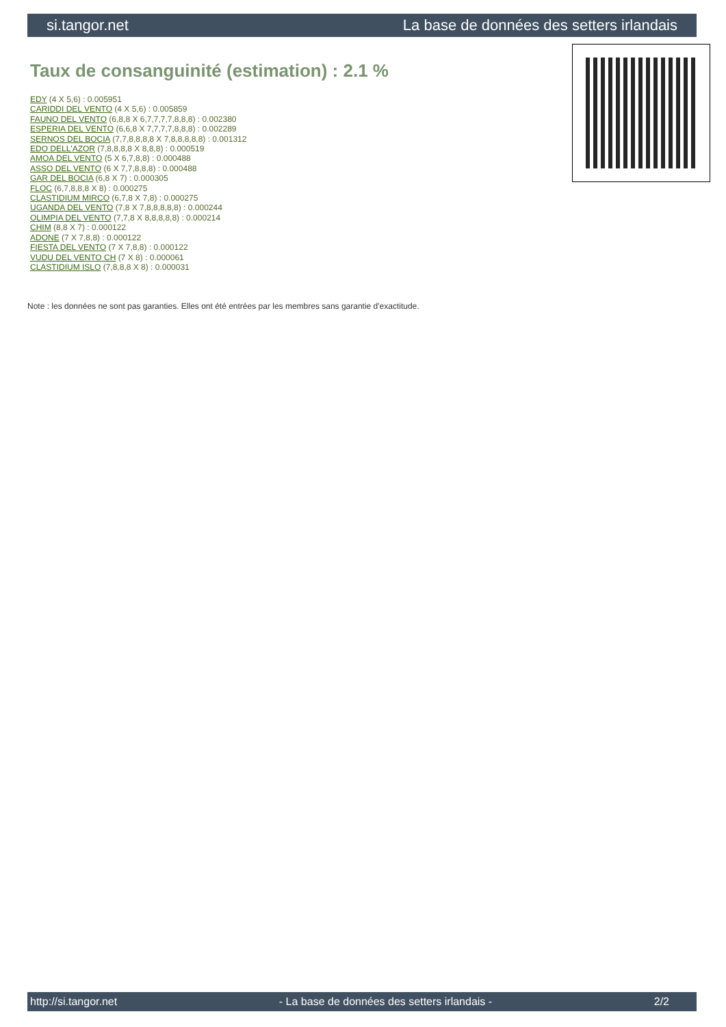si.tangor.net La base de données des setters irlandais
Taux de consanguinité (estimation) : 2.1 %
EDY (4 X 5,6) : 0.005951
CARIDDI DEL VENTO (4 X 5,6) : 0.005859
FAUNO DEL VENTO (6,8,8 X 6,7,7,7,7,8,8,8) : 0.002380
ESPERIA DEL VENTO (6,6,8 X 7,7,7,7,8,8,8) : 0.002289
SERNOS DEL BOCIA (7,7,8,8,8,8 X 7,8,8,8,8,8) : 0.001312
EDO DELL'AZOR (7,8,8,8,8 X 8,8,8) : 0.000519
AMOA DEL VENTO (5 X 6,7,8,8) : 0.000488
ASSO DEL VENTO (6 X 7,7,8,8,8) : 0.000488
GAR DEL BOCIA (6,8 X 7) : 0.000305
FLOC (6,7,8,8,8 X 8) : 0.000275
CLASTIDIUM MIRCO (6,7,8 X 7,8) : 0.000275
UGANDA DEL VENTO (7,8 X 7,8,8,8,8,8) : 0.000244
OLIMPIA DEL VENTO (7,7,8 X 8,8,8,8,8) : 0.000214
CHIM (8,8 X 7) : 0.000122
ADONE (7 X 7,8,8) : 0.000122
FIESTA DEL VENTO (7 X 7,8,8) : 0.000122
VUDU DEL VENTO CH (7 X 8) : 0.000061
CLASTIDIUM ISLO (7,8,8,8 X 8) : 0.000031
Note : les données ne sont pas garanties. Elles ont été entrées par les membres sans garantie d'exactitude.
http://si.tangor.net - La base de données des setters irlandais - 2/2